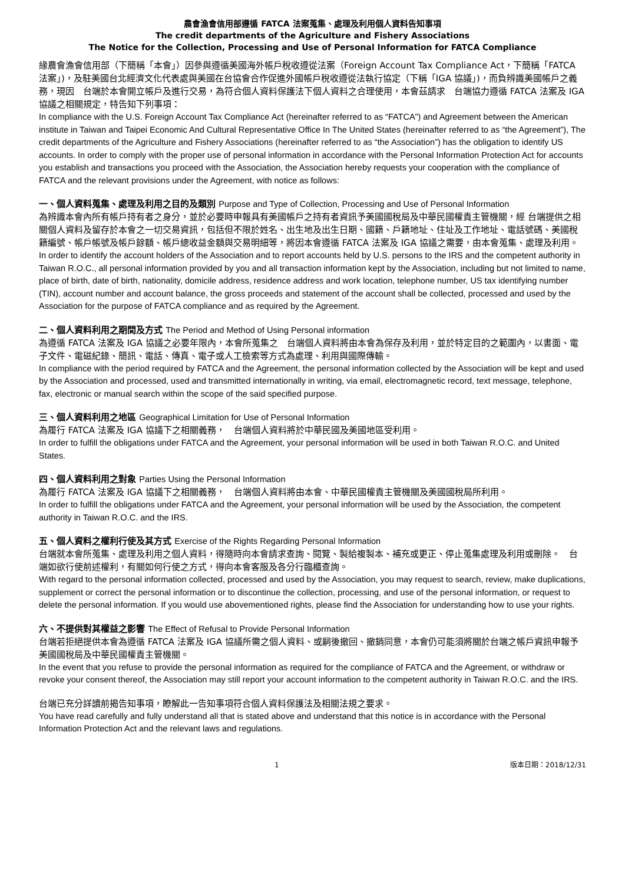農會漁會信用部遵循 FATCA 法案蒐集、處理及利用個人資料告知事項
The credit departments of the Agriculture and Fishery Associations
The Notice for the Collection, Processing and Use of Personal Information for FATCA Compliance
緣農會漁會信用部（下簡稱「本會」）因參與遵循美國海外帳戶稅收遵從法案（Foreign Account Tax Compliance Act，下簡稱「FATCA 法案」)，及駐美國台北經濟文化代表處與美國在台協會合作促進外國帳戶稅收遵從法執行協定（下稱「IGA 協議」)，而負辨識美國帳戶之義務，現因　台端於本會開立帳戶及進行交易，為符合個人資料保護法下個人資料之合理使用，本會茲請求　台端協力遵循 FATCA 法案及 IGA 協議之相關規定，特告知下列事項：
In compliance with the U.S. Foreign Account Tax Compliance Act (hereinafter referred to as “FATCA”) and Agreement between the American institute in Taiwan and Taipei Economic And Cultural Representative Office In The United States (hereinafter referred to as “the Agreement”), The credit departments of the Agriculture and Fishery Associations (hereinafter referred to as “the Association”) has the obligation to identify US accounts. In order to comply with the proper use of personal information in accordance with the Personal Information Protection Act for accounts you establish and transactions you proceed with the Association, the Association hereby requests your cooperation with the compliance of FATCA and the relevant provisions under the Agreement, with notice as follows:
一、個人資料蒐集、處理及利用之目的及類別 Purpose and Type of Collection, Processing and Use of Personal Information
為辨識本會內所有帳戶持有者之身分，並於必要時申報具有美國帳戶之持有者資訊予美國國稅局及中華民國權責主管機關，經 台端提供之相關個人資料及留存於本會之一切交易資訊，包括但不限於姓名、出生地及出生日期、國籍、戶籍地址、住址及工作地址、電話號碼、美國稅籍編號、帳戶帳號及帳戶餘額、帳戶總收益金額與交易明細等，將因本會遵循 FATCA 法案及 IGA 協議之需要，由本會蒐集、處理及利用。
In order to identify the account holders of the Association and to report accounts held by U.S. persons to the IRS and the competent authority in Taiwan R.O.C., all personal information provided by you and all transaction information kept by the Association, including but not limited to name, place of birth, date of birth, nationality, domicile address, residence address and work location, telephone number, US tax identifying number (TIN), account number and account balance, the gross proceeds and statement of the account shall be collected, processed and used by the Association for the purpose of FATCA compliance and as required by the Agreement.
二、個人資料利用之期間及方式 The Period and Method of Using Personal information
為遵循 FATCA 法案及 IGA 協議之必要年限內，本會所蒐集之　台端個人資料將由本會為保存及利用，並於特定目的之範圍內，以書面、電子文件、電磁紀錄、簡訊、電話、傳真、電子或人工檢索等方式為處理、利用與國際傳輸。
In compliance with the period required by FATCA and the Agreement, the personal information collected by the Association will be kept and used by the Association and processed, used and transmitted internationally in writing, via email, electromagnetic record, text message, telephone, fax, electronic or manual search within the scope of the said specified purpose.
三、個人資料利用之地區 Geographical Limitation for Use of Personal Information
為履行 FATCA 法案及 IGA 協議下之相關義務，　台端個人資料將於中華民國及美國地區受利用。
In order to fulfill the obligations under FATCA and the Agreement, your personal information will be used in both Taiwan R.O.C. and United States.
四、個人資料利用之對象 Parties Using the Personal Information
為履行 FATCA 法案及 IGA 協議下之相關義務，　台端個人資料將由本會、中華民國權責主管機關及美國國稅局所利用。
In order to fulfill the obligations under FATCA and the Agreement, your personal information will be used by the Association, the competent authority in Taiwan R.O.C. and the IRS.
五、個人資料之權利行使及其方式 Exercise of the Rights Regarding Personal Information
台端就本會所蒐集、處理及利用之個人資料，得隨時向本會請求查詢、閱覽、製給複製本、補充或更正、停止蒐集處理及利用或刪除。　台端如欲行使前述權利，有關如何行使之方式，得向本會客服及各分行臨櫃查詢。
With regard to the personal information collected, processed and used by the Association, you may request to search, review, make duplications, supplement or correct the personal information or to discontinue the collection, processing, and use of the personal information, or request to delete the personal information. If you would use abovementioned rights, please find the Association for understanding how to use your rights.
六、不提供對其權益之影響 The Effect of Refusal to Provide Personal Information
台端若拒絕提供本會為遵循 FATCA 法案及 IGA 協議所需之個人資料、或嗣後撤回、撤銷同意，本會仍可能須將關於台端之帳戶資訊申報予美國國稅局及中華民國權責主管機關。
In the event that you refuse to provide the personal information as required for the compliance of FATCA and the Agreement, or withdraw or revoke your consent thereof, the Association may still report your account information to the competent authority in Taiwan R.O.C. and the IRS.
台端已充分詳讀前揭告知事項，瞭解此一告知事項符合個人資料保護法及相關法規之要求。
You have read carefully and fully understand all that is stated above and understand that this notice is in accordance with the Personal Information Protection Act and the relevant laws and regulations.
1 版本日期：2018/12/31